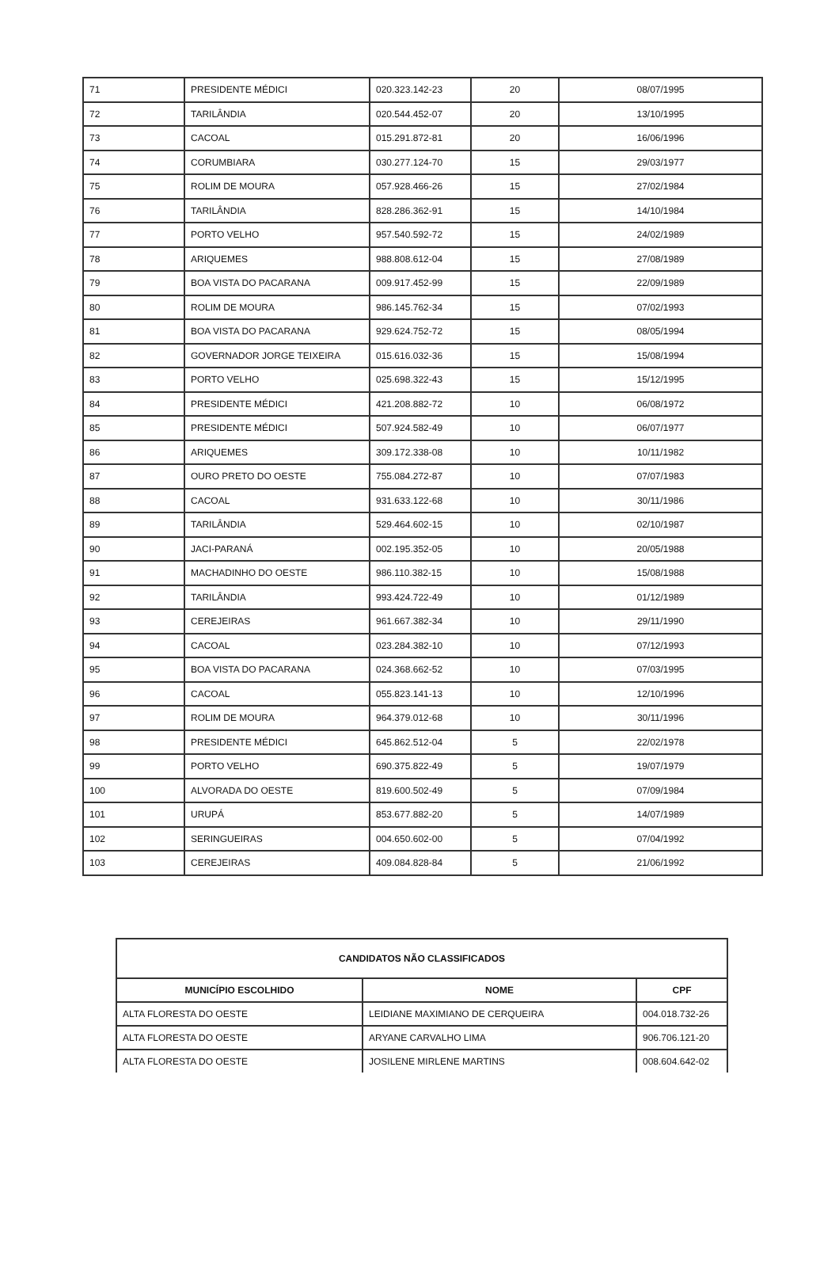| 71 | PRESIDENTE MÉDICI | 020.323.142-23 | 20 | 08/07/1995 |
| 72 | TARILÂNDIA | 020.544.452-07 | 20 | 13/10/1995 |
| 73 | CACOAL | 015.291.872-81 | 20 | 16/06/1996 |
| 74 | CORUMBIARA | 030.277.124-70 | 15 | 29/03/1977 |
| 75 | ROLIM DE MOURA | 057.928.466-26 | 15 | 27/02/1984 |
| 76 | TARILÂNDIA | 828.286.362-91 | 15 | 14/10/1984 |
| 77 | PORTO VELHO | 957.540.592-72 | 15 | 24/02/1989 |
| 78 | ARIQUEMES | 988.808.612-04 | 15 | 27/08/1989 |
| 79 | BOA VISTA DO PACARANA | 009.917.452-99 | 15 | 22/09/1989 |
| 80 | ROLIM DE MOURA | 986.145.762-34 | 15 | 07/02/1993 |
| 81 | BOA VISTA DO PACARANA | 929.624.752-72 | 15 | 08/05/1994 |
| 82 | GOVERNADOR JORGE TEIXEIRA | 015.616.032-36 | 15 | 15/08/1994 |
| 83 | PORTO VELHO | 025.698.322-43 | 15 | 15/12/1995 |
| 84 | PRESIDENTE MÉDICI | 421.208.882-72 | 10 | 06/08/1972 |
| 85 | PRESIDENTE MÉDICI | 507.924.582-49 | 10 | 06/07/1977 |
| 86 | ARIQUEMES | 309.172.338-08 | 10 | 10/11/1982 |
| 87 | OURO PRETO DO OESTE | 755.084.272-87 | 10 | 07/07/1983 |
| 88 | CACOAL | 931.633.122-68 | 10 | 30/11/1986 |
| 89 | TARILÂNDIA | 529.464.602-15 | 10 | 02/10/1987 |
| 90 | JACI-PARANÁ | 002.195.352-05 | 10 | 20/05/1988 |
| 91 | MACHADINHO DO OESTE | 986.110.382-15 | 10 | 15/08/1988 |
| 92 | TARILÂNDIA | 993.424.722-49 | 10 | 01/12/1989 |
| 93 | CEREJEIRAS | 961.667.382-34 | 10 | 29/11/1990 |
| 94 | CACOAL | 023.284.382-10 | 10 | 07/12/1993 |
| 95 | BOA VISTA DO PACARANA | 024.368.662-52 | 10 | 07/03/1995 |
| 96 | CACOAL | 055.823.141-13 | 10 | 12/10/1996 |
| 97 | ROLIM DE MOURA | 964.379.012-68 | 10 | 30/11/1996 |
| 98 | PRESIDENTE MÉDICI | 645.862.512-04 | 5 | 22/02/1978 |
| 99 | PORTO VELHO | 690.375.822-49 | 5 | 19/07/1979 |
| 100 | ALVORADA DO OESTE | 819.600.502-49 | 5 | 07/09/1984 |
| 101 | URUPÁ | 853.677.882-20 | 5 | 14/07/1989 |
| 102 | SERINGUEIRAS | 004.650.602-00 | 5 | 07/04/1992 |
| 103 | CEREJEIRAS | 409.084.828-84 | 5 | 21/06/1992 |
| CANDIDATOS NÃO CLASSIFICADOS | | |
| --- | --- | --- |
| MUNICÍPIO ESCOLHIDO | NOME | CPF |
| ALTA FLORESTA DO OESTE | LEIDIANE MAXIMIANO DE CERQUEIRA | 004.018.732-26 |
| ALTA FLORESTA DO OESTE | ARYANE CARVALHO LIMA | 906.706.121-20 |
| ALTA FLORESTA DO OESTE | JOSILENE MIRLENE MARTINS | 008.604.642-02 |